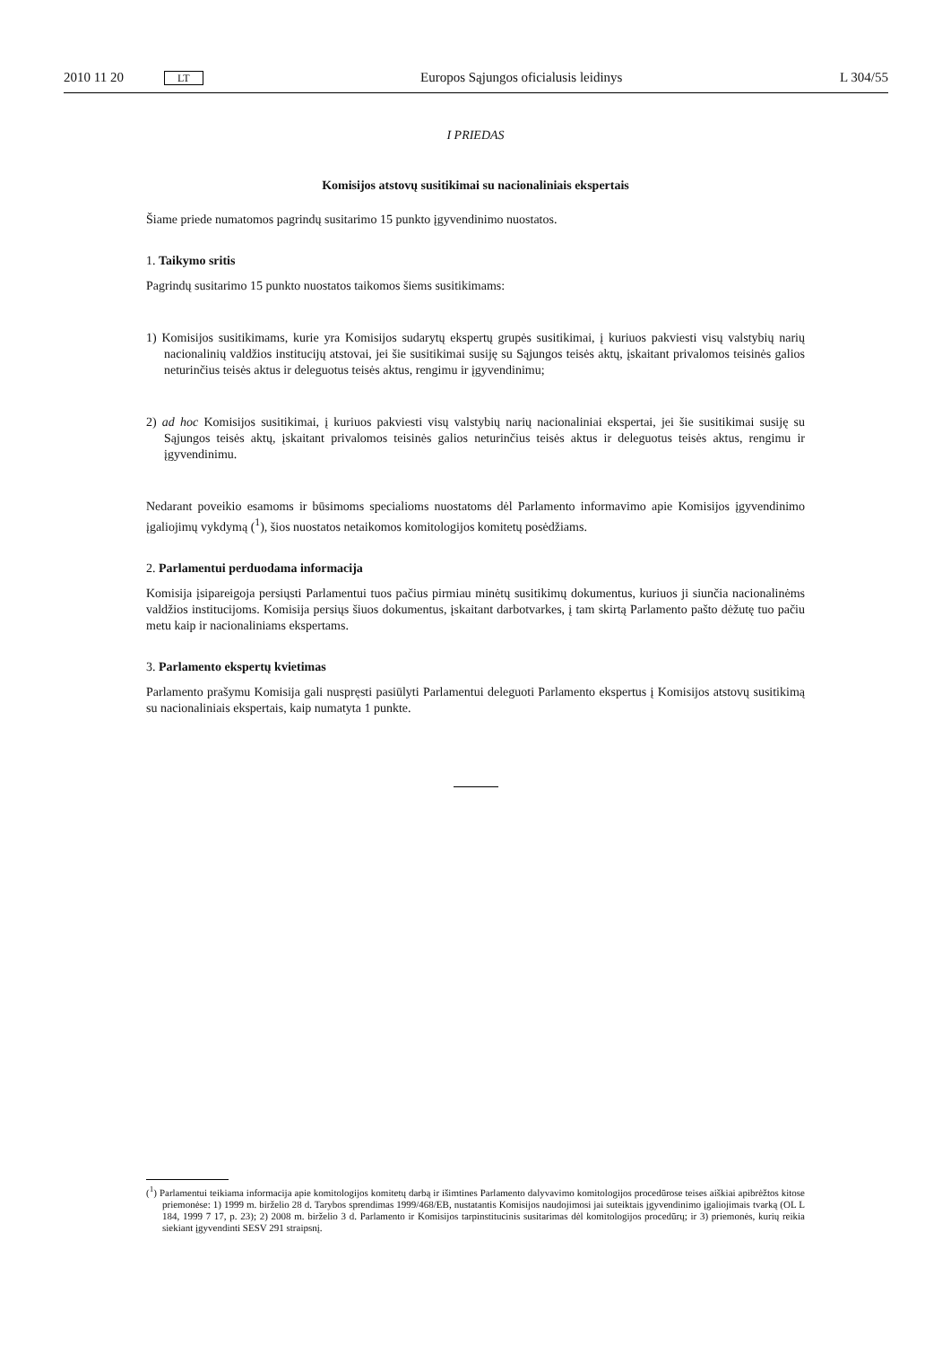2010 11 20 LT Europos Sąjungos oficialusis leidinys L 304/55
I PRIEDAS
Komisijos atstovų susitikimai su nacionaliniais ekspertais
Šiame priede numatomos pagrindų susitarimo 15 punkto įgyvendinimo nuostatos.
1. Taikymo sritis
Pagrindų susitarimo 15 punkto nuostatos taikomos šiems susitikimams:
1) Komisijos susitikimams, kurie yra Komisijos sudarytų ekspertų grupės susitikimai, į kuriuos pakviesti visų valstybių narių nacionalinių valdžios institucijų atstovai, jei šie susitikimai susiję su Sąjungos teisės aktų, įskaitant privalomos teisinės galios neturinčius teisės aktus ir deleguotus teisės aktus, rengimu ir įgyvendinimu;
2) ad hoc Komisijos susitikimai, į kuriuos pakviesti visų valstybių narių nacionaliniai ekspertai, jei šie susitikimai susiję su Sąjungos teisės aktų, įskaitant privalomos teisinės galios neturinčius teisės aktus ir deleguotus teisės aktus, rengimu ir įgyvendinimu.
Nedarant poveikio esamoms ir būsimoms specialioms nuostatoms dėl Parlamento informavimo apie Komisijos įgyvendinimo įgaliojimų vykdymą (<sup>1</sup>), šios nuostatos netaikomos komitologijos komitetų posėdžiams.
2. Parlamentui perduodama informacija
Komisija įsipareigoja persiųsti Parlamentui tuos pačius pirmiau minėtų susitikimų dokumentus, kuriuos ji siunčia nacionalinėms valdžios institucijoms. Komisija persiųs šiuos dokumentus, įskaitant darbotvarkes, į tam skirtą Parlamento pašto dėžutę tuo pačiu metu kaip ir nacionaliniams ekspertams.
3. Parlamento ekspertų kvietimas
Parlamento prašymu Komisija gali nuspręsti pasiūlyti Parlamentui deleguoti Parlamento ekspertus į Komisijos atstovų susitikimą su nacionaliniais ekspertais, kaip numatyta 1 punkte.
(<sup>1</sup>) Parlamentui teikiama informacija apie komitologijos komitetų darbą ir išimtines Parlamento dalyvavimo komitologijos procedūrose teises aiškiai apibrėžtos kitose priemonėse: 1) 1999 m. birželio 28 d. Tarybos sprendimas 1999/468/EB, nustatantis Komisijos naudojimosi jai suteiktais įgyvendinimo įgaliojimais tvarką (OL L 184, 1999 7 17, p. 23); 2) 2008 m. birželio 3 d. Parlamento ir Komisijos tarpinstitucinis susitarimas dėl komitologijos procedūrų; ir 3) priemonės, kurių reikia siekiant įgyvendinti SESV 291 straipsnį.